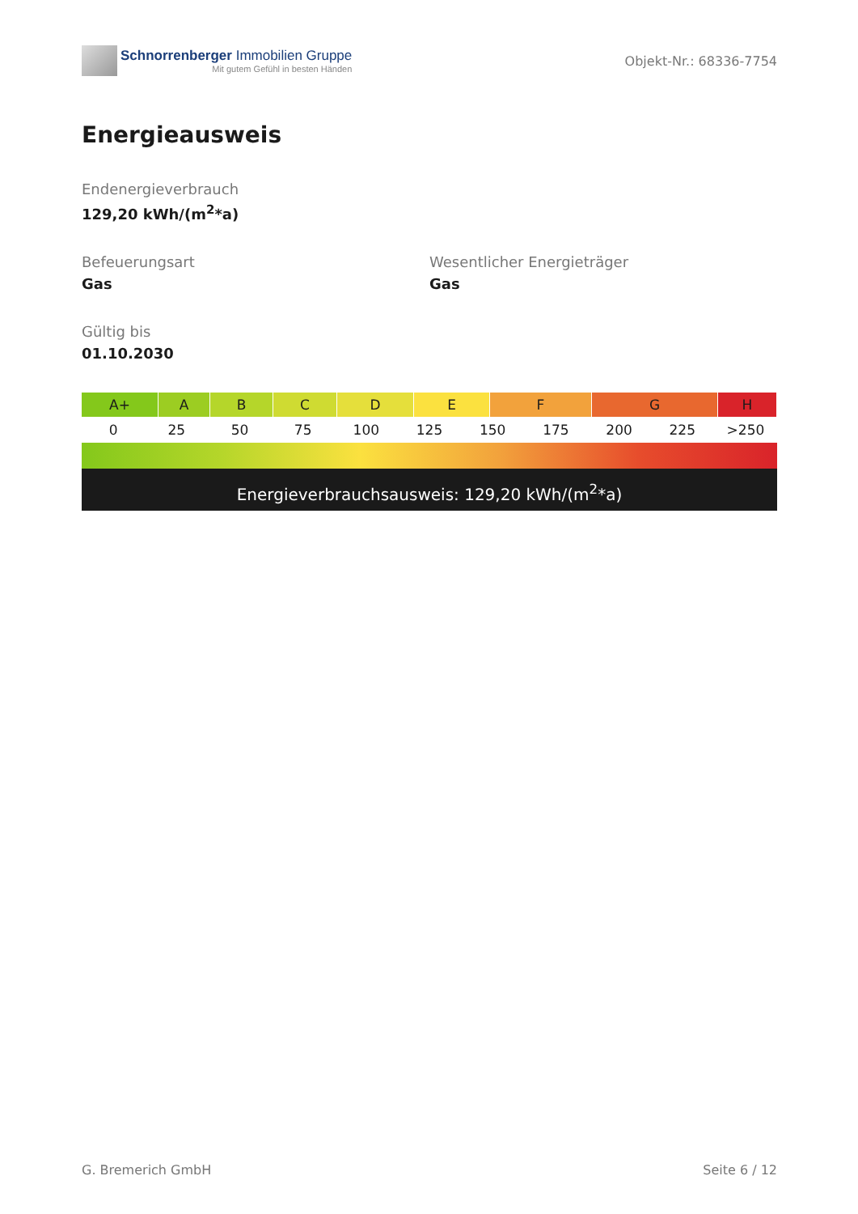Schnorrenberger Immobilien Gruppe
Mit gutem Gefühl in besten Händen
Objekt-Nr.: 68336-7754
Energieausweis
Endenergieverbrauch
129,20 kWh/(m<sup>2</sup>*a)
Befeuerungsart
Gas
Wesentlicher Energieträger
Gas
Gültig bis
01.10.2030
A+ A B C D E F G H
0 25 50 75 100 125 150 175 200 225 >250
Energieverbrauchsausweis: 129,20 kWh/(m<sup>2</sup>*a)
G. Bremerich GmbH Seite 6 / 12